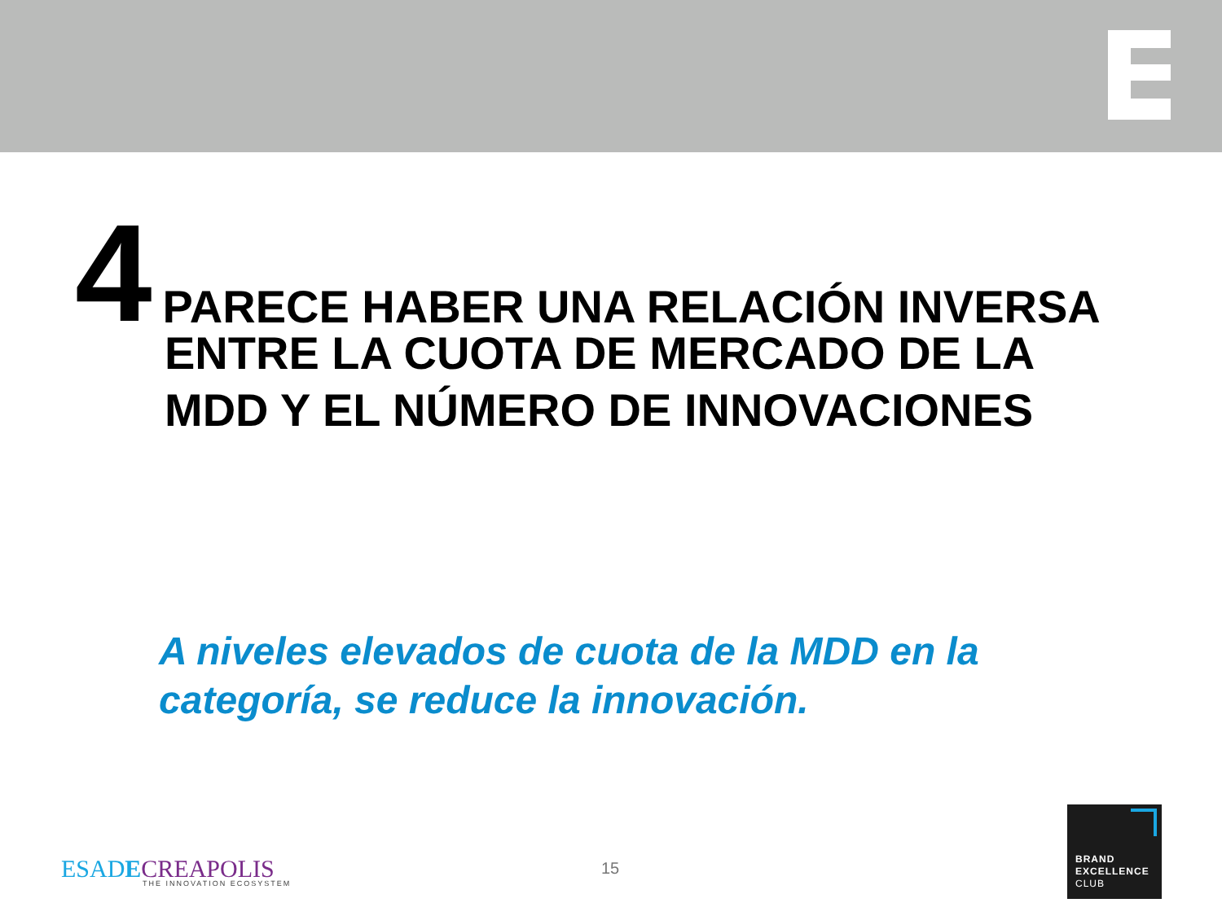4 PARECE HABER UNA RELACIÓN INVERSA
ENTRE LA CUOTA DE MERCADO DE LA
MDD Y EL NÚMERO DE INNOVACIONES
A niveles elevados de cuota de la MDD en la
categoría, se reduce la innovación.
ESAD ECREAPOLIS
THE INNOVATION ECOSYSTEM
15
BRAND
EXCELLENCE
CLUB